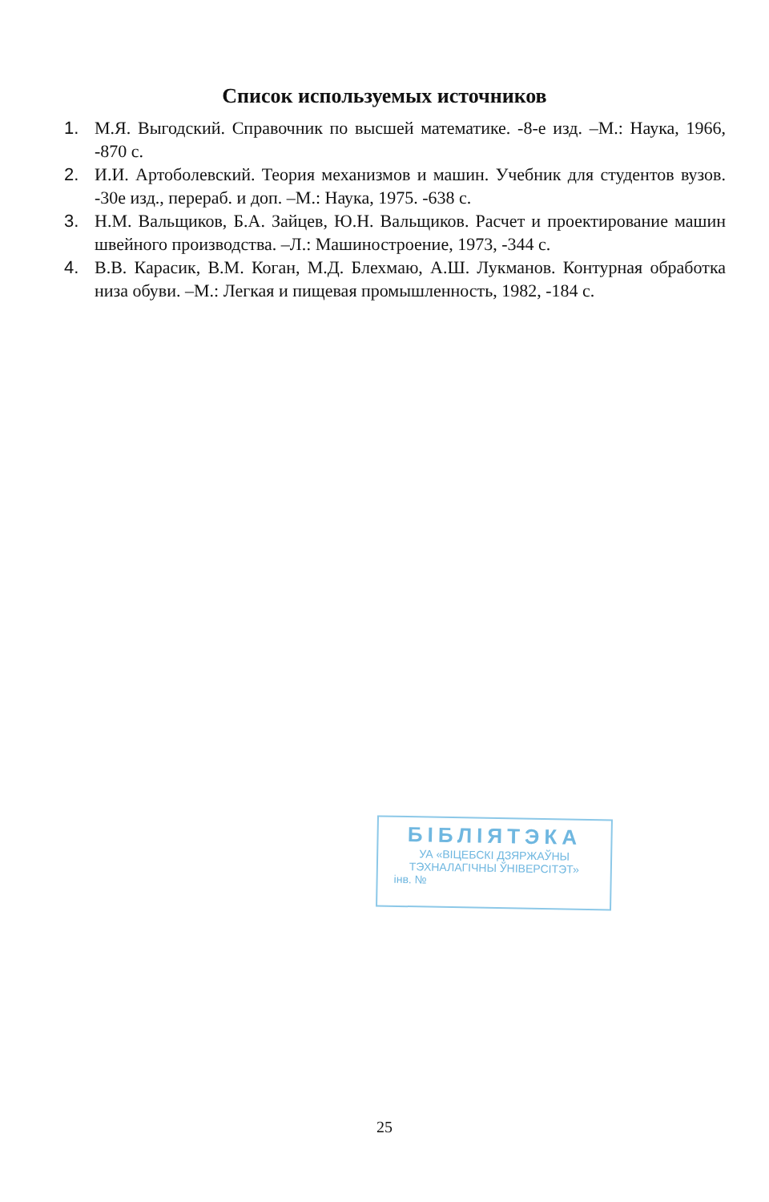Список используемых источников
1. М.Я. Выгодский. Справочник по высшей математике. -8-е изд. –М.: Наука, 1966, -870 с.
2. И.И. Артоболевский. Теория механизмов и машин. Учебник для студентов вузов. -30е изд., перераб. и доп. –М.: Наука, 1975. -638 с.
3. Н.М. Вальщиков, Б.А. Зайцев, Ю.Н. Вальщиков. Расчет и проектирование машин швейного производства. –Л.: Машиностроение, 1973, -344 с.
4. В.В. Карасик, В.М. Коган, М.Д. Блехмаю, А.Ш. Лукманов. Контурная обработка низа обуви. –М.: Легкая и пищевая промышленность, 1982, -184 с.
БІБЛІЯТЭКА
УА «ВІЦЕБСКІ ДЗЯРЖАЎНЫ
ТЭХНАЛАГІЧНЫ ЎНІВЕРСІТЭТ»
інв. №
25